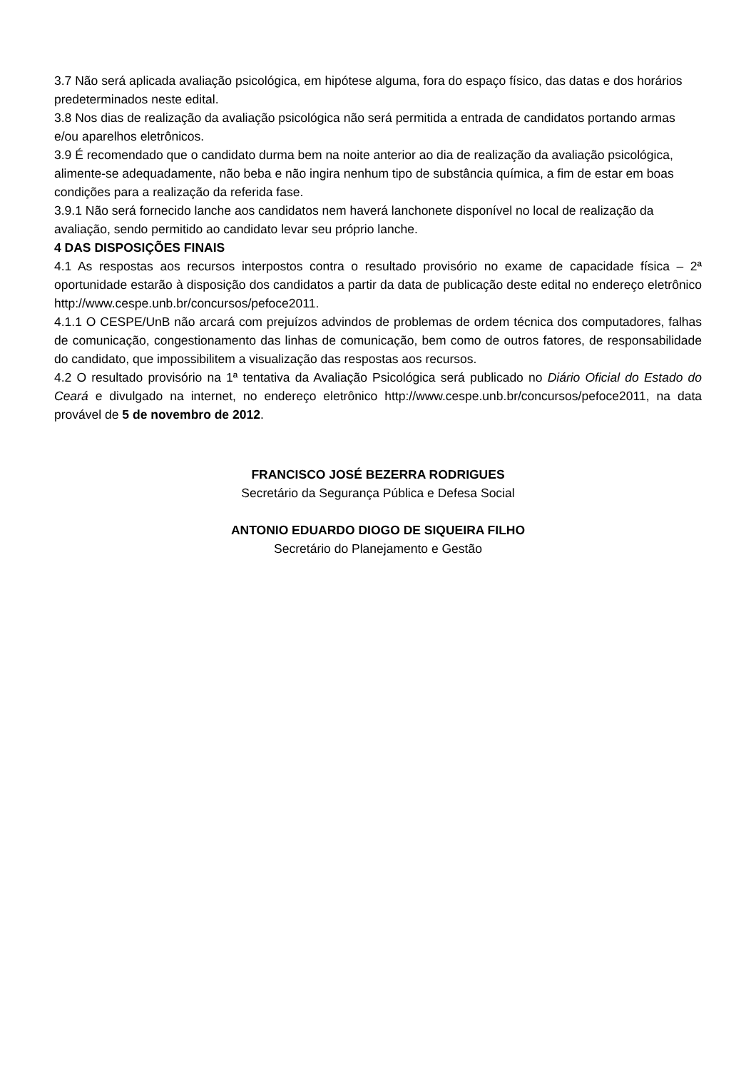3.7 Não será aplicada avaliação psicológica, em hipótese alguma, fora do espaço físico, das datas e dos horários predeterminados neste edital.
3.8 Nos dias de realização da avaliação psicológica não será permitida a entrada de candidatos portando armas e/ou aparelhos eletrônicos.
3.9 É recomendado que o candidato durma bem na noite anterior ao dia de realização da avaliação psicológica, alimente-se adequadamente, não beba e não ingira nenhum tipo de substância química, a fim de estar em boas condições para a realização da referida fase.
3.9.1 Não será fornecido lanche aos candidatos nem haverá lanchonete disponível no local de realização da avaliação, sendo permitido ao candidato levar seu próprio lanche.
4 DAS DISPOSIÇÕES FINAIS
4.1 As respostas aos recursos interpostos contra o resultado provisório no exame de capacidade física – 2ª oportunidade estarão à disposição dos candidatos a partir da data de publicação deste edital no endereço eletrônico http://www.cespe.unb.br/concursos/pefoce2011.
4.1.1 O CESPE/UnB não arcará com prejuízos advindos de problemas de ordem técnica dos computadores, falhas de comunicação, congestionamento das linhas de comunicação, bem como de outros fatores, de responsabilidade do candidato, que impossibilitem a visualização das respostas aos recursos.
4.2 O resultado provisório na 1ª tentativa da Avaliação Psicológica será publicado no Diário Oficial do Estado do Ceará e divulgado na internet, no endereço eletrônico http://www.cespe.unb.br/concursos/pefoce2011, na data provável de 5 de novembro de 2012.
FRANCISCO JOSÉ BEZERRA RODRIGUES
Secretário da Segurança Pública e Defesa Social
ANTONIO EDUARDO DIOGO DE SIQUEIRA FILHO
Secretário do Planejamento e Gestão